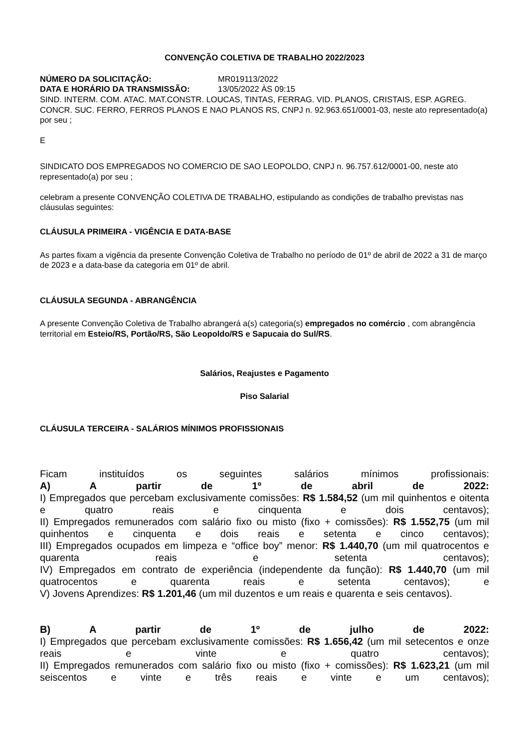CONVENÇÃO COLETIVA DE TRABALHO 2022/2023
NÚMERO DA SOLICITAÇÃO: MR019113/2022
DATA E HORÁRIO DA TRANSMISSÃO: 13/05/2022 ÀS 09:15
SIND. INTERM. COM. ATAC. MAT.CONSTR. LOUCAS, TINTAS, FERRAG. VID. PLANOS, CRISTAIS, ESP. AGREG. CONCR. SUC. FERRO, FERROS PLANOS E NAO PLANOS RS, CNPJ n. 92.963.651/0001-03, neste ato representado(a) por seu ;
E
SINDICATO DOS EMPREGADOS NO COMERCIO DE SAO LEOPOLDO, CNPJ n. 96.757.612/0001-00, neste ato representado(a) por seu ;
celebram a presente CONVENÇÃO COLETIVA DE TRABALHO, estipulando as condições de trabalho previstas nas cláusulas seguintes:
CLÁUSULA PRIMEIRA - VIGÊNCIA E DATA-BASE
As partes fixam a vigência da presente Convenção Coletiva de Trabalho no período de 01º de abril de 2022 a 31 de março de 2023 e a data-base da categoria em 01º de abril.
CLÁUSULA SEGUNDA - ABRANGÊNCIA
A presente Convenção Coletiva de Trabalho abrangerá a(s) categoria(s) empregados no comércio , com abrangência territorial em Esteio/RS, Portão/RS, São Leopoldo/RS e Sapucaia do Sul/RS.
Salários, Reajustes e Pagamento
Piso Salarial
CLÁUSULA TERCEIRA - SALÁRIOS MÍNIMOS PROFISSIONAIS
Ficam instituídos os seguintes salários mínimos profissionais:
A) A partir de 1º de abril de 2022:
I) Empregados que percebam exclusivamente comissões: R$ 1.584,52 (um mil quinhentos e oitenta e quatro reais e cinquenta e dois centavos);
II) Empregados remunerados com salário fixo ou misto (fixo + comissões): R$ 1.552,75 (um mil quinhentos e cinquenta e dois reais e setenta e cinco centavos);
III) Empregados ocupados em limpeza e “office boy” menor: R$ 1.440,70 (um mil quatrocentos e quarenta reais e setenta centavos);
IV) Empregados em contrato de experiência (independente da função): R$ 1.440,70 (um mil quatrocentos e quarenta reais e setenta centavos); e
V) Jovens Aprendizes: R$ 1.201,46 (um mil duzentos e um reais e quarenta e seis centavos).
B) A partir de 1º de julho de 2022:
I) Empregados que percebam exclusivamente comissões: R$ 1.656,42 (um mil setecentos e onze reais e vinte e quatro centavos);
II) Empregados remunerados com salário fixo ou misto (fixo + comissões): R$ 1.623,21 (um mil seiscentos e vinte e três reais e vinte e um centavos);